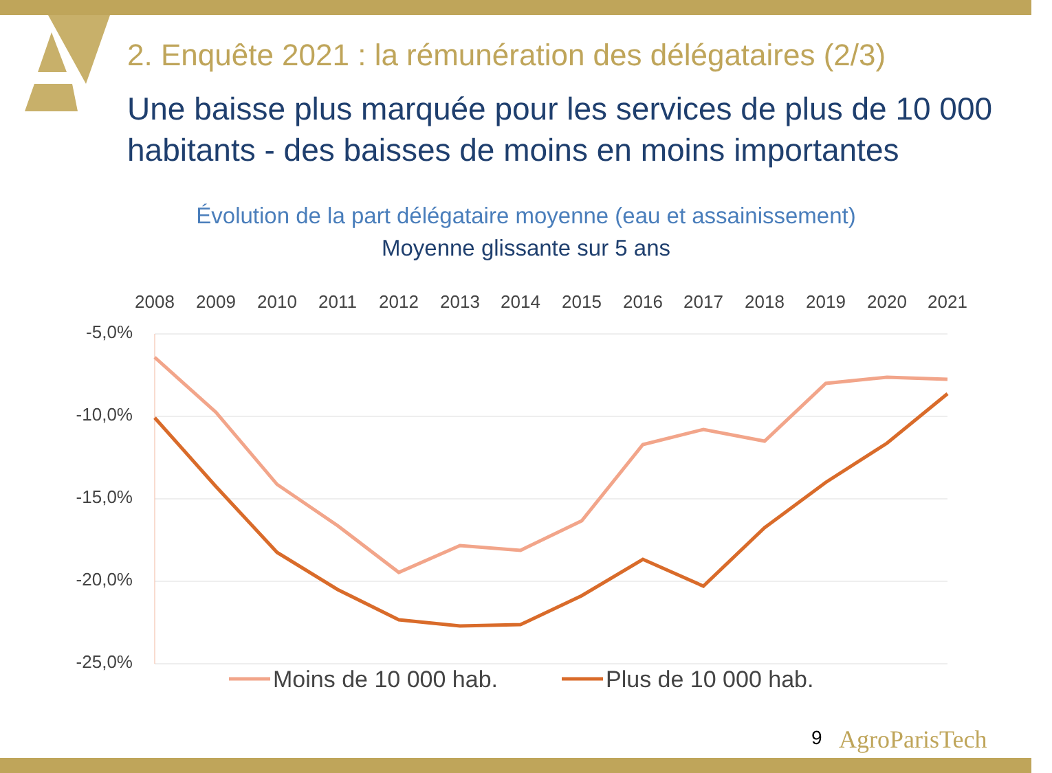2. Enquête 2021 : la rémunération des délégataires (2/3)
Une baisse plus marquée pour les services de plus de 10 000 habitants - des baisses de moins en moins importantes
Évolution de la part délégataire moyenne (eau et assainissement)
Moyenne glissante sur 5 ans
2008
2009
2010
2011
2012
2013
2014
2015
2016
2017
2018
2019
2020
2021
-5,0%
-10,0%
-15,0%
-20,0%
-25,0%
Moins de 10 000 hab.
Plus de 10 000 hab.
9 AgroParisTech